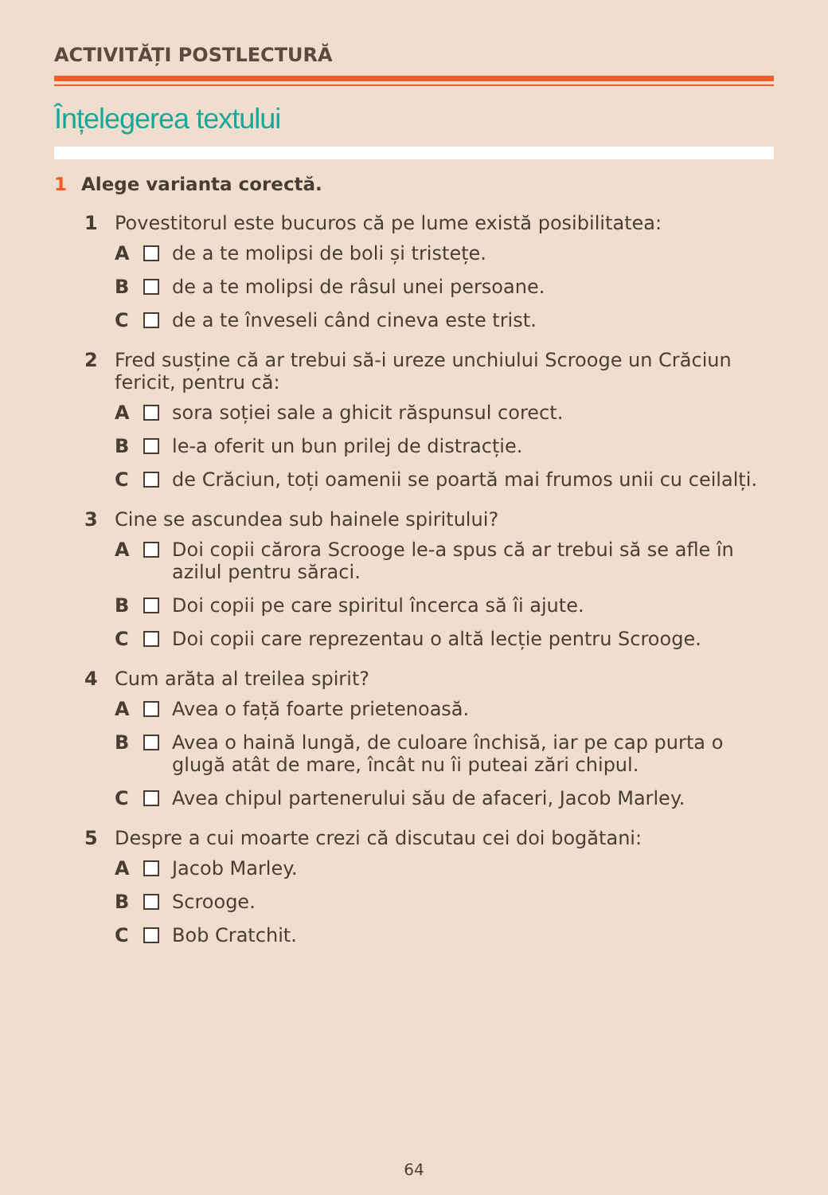ACTIVITĂȚI POSTLECTURĂ
Înțelegerea textului
1 Alege varianta corectă.
1 Povestitorul este bucuros că pe lume există posibilitatea:
A de a te molipsi de boli și tristețe.
B de a te molipsi de râsul unei persoane.
C de a te înveseli când cineva este trist.
2 Fred susține că ar trebui să-i ureze unchiului Scrooge un Crăciun fericit, pentru că:
A sora soției sale a ghicit răspunsul corect.
B le-a oferit un bun prilej de distracție.
C de Crăciun, toți oamenii se poartă mai frumos unii cu ceilalți.
3 Cine se ascundea sub hainele spiritului?
A Doi copii cărora Scrooge le-a spus că ar trebui să se afle în azilul pentru săraci.
B Doi copii pe care spiritul încerca să îi ajute.
C Doi copii care reprezentau o altă lecție pentru Scrooge.
4 Cum arăta al treilea spirit?
A Avea o față foarte prietenoasă.
B Avea o haină lungă, de culoare închisă, iar pe cap purta o glugă atât de mare, încât nu îi puteai zări chipul.
C Avea chipul partenerului său de afaceri, Jacob Marley.
5 Despre a cui moarte crezi că discutau cei doi bogătani:
A Jacob Marley.
B Scrooge.
C Bob Cratchit.
64